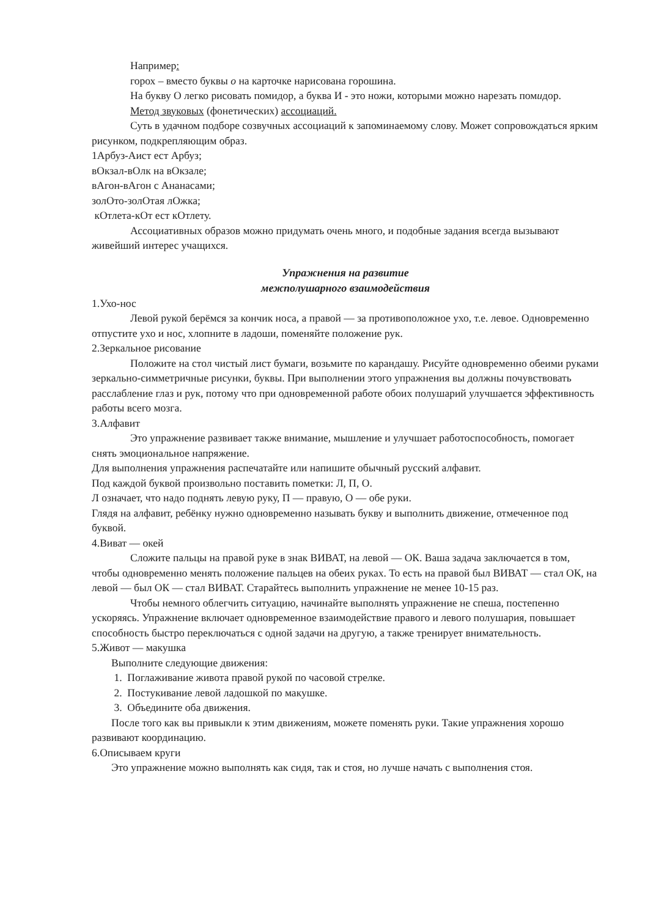Например:
горох – вместо буквы о на карточке нарисована горошина.
На букву О легко рисовать помидор, а буква И - это ножи, которыми можно нарезать помидор.
Метод звуковых (фонетических) ассоциаций.
Суть в удачном подборе созвучных ассоциаций к запоминаемому слову. Может сопровождаться ярким рисунком, подкрепляющим образ.
1Арбуз-Аист ест Арбуз;
вОкзал-вОлк на вОкзале;
вАгон-вАгон с Ананасами;
золОто-золОтая лОжка;
кОтлета-кОт ест кОтлету.
Ассоциативных образов можно придумать очень много, и подобные задания всегда вызывают живейший интерес учащихся.
Упражнения на развитие
межполушарного взаимодействия
1.Ухо-нос
Левой рукой берёмся за кончик носа, а правой — за противоположное ухо, т.е. левое. Одновременно отпустите ухо и нос, хлопните в ладоши, поменяйте положение рук.
2.Зеркальное рисование
Положите на стол чистый лист бумаги, возьмите по карандашу. Рисуйте одновременно обеими руками зеркально-симметричные рисунки, буквы. При выполнении этого упражнения вы должны почувствовать расслабление глаз и рук, потому что при одновременной работе обоих полушарий улучшается эффективность работы всего мозга.
3.Алфавит
Это упражнение развивает также внимание, мышление и улучшает работоспособность, помогает снять эмоциональное напряжение.
Для выполнения упражнения распечатайте или напишите обычный русский алфавит.
Под каждой буквой произвольно поставить пометки: Л, П, О.
Л означает, что надо поднять левую руку, П — правую, О — обе руки.
Глядя на алфавит, ребёнку нужно одновременно называть букву и выполнить движение, отмеченное под буквой.
4.Виват — окей
Сложите пальцы на правой руке в знак ВИВАТ, на левой — ОК. Ваша задача заключается в том, чтобы одновременно менять положение пальцев на обеих руках. То есть на правой был ВИВАТ — стал ОК, на левой — был ОК — стал ВИВАТ. Старайтесь выполнить упражнение не менее 10-15 раз.
Чтобы немного облегчить ситуацию, начинайте выполнять упражнение не спеша, постепенно ускоряясь. Упражнение включает одновременное взаимодействие правого и левого полушария, повышает способность быстро переключаться с одной задачи на другую, а также тренирует внимательность.
5.Живот — макушка
Выполните следующие движения:
1. Поглаживание живота правой рукой по часовой стрелке.
2. Постукивание левой ладошкой по макушке.
3. Объедините оба движения.
После того как вы привыкли к этим движениям, можете поменять руки. Такие упражнения хорошо развивают координацию.
6.Описываем круги
Это упражнение можно выполнять как сидя, так и стоя, но лучше начать с выполнения стоя.